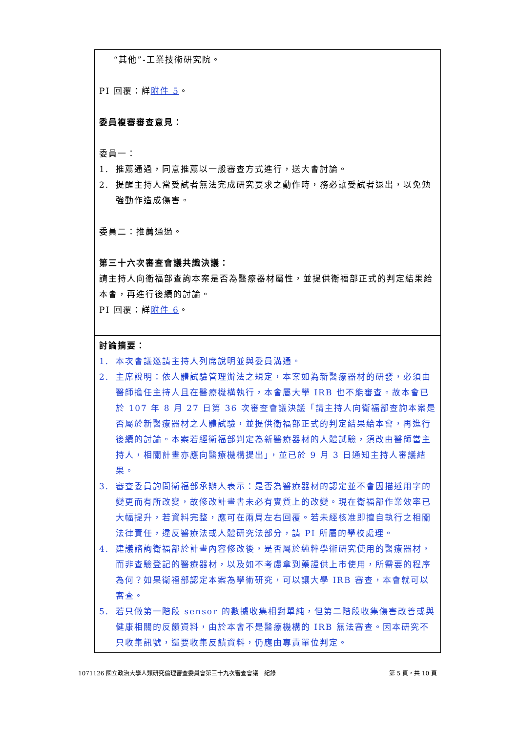| “其他”-工業技術研究院。 PI 回覆：詳 附件 5 。 委員複審審查意見： 委員一： 1. 推薦通過，同意推薦以一般審查方式進行，送大會討論。 2. 提醒主持人當受試者無法完成研究要求之動作時，務必讓受試者退出，以免勉強動作造成傷害。 委員二：推薦通過。 第三十六次審查會議共識決議： 請主持人向衛福部查詢本案是否為醫療器材屬性，並提供衛福部正式的判定結果給本會，再進行後續的討論。 PI 回覆：詳 附件 6 。 |
| 討論摘要： 1. 本次會議邀請主持人列席說明並與委員溝通。 2. 主席說明：依人體試驗管理辦法之規定，本案如為新醫療器材的研發，必須由醫師擔任主持人且在醫療機構執行，本會屬大學 IRB 也不能審查。故本會已於 107 年 8 月 27 日第 36 次審查會議決議「請主持人向衛福部查詢本案是否屬於新醫療器材之人體試驗，並提供衛福部正式的判定結果給本會，再進行後續的討論。本案若經衛福部判定為新醫療器材的人體試驗，須改由醫師當主持人，相關計畫亦應向醫療機構提出」，並已於 9 月 3 日通知主持人審議結果。 3. 審查委員詢問衛福部承辦人表示：是否為醫療器材的認定並不會因描述用字的變更而有所改變，故修改計畫書未必有實質上的改變。現在衛福部作業效率已大幅提升，若資料完整，應可在兩周左右回覆。若未經核准即擅自執行之相關法律責任，違反醫療法或人體研究法部分，請 PI 所屬的學校處理。 4. 建議諮詢衛福部於計畫內容修改後，是否屬於純粹學術研究使用的醫療器材，而非查驗登記的醫療器材，以及如不考慮拿到藥證供上市使用，所需要的程序為何？如果衛福部認定本案為學術研究，可以讓大學 IRB 審查，本會就可以審查。 5. 若只做第一階段 sensor 的數據收集相對單純，但第二階段收集傷害改善或與健康相關的反饋資料，由於本會不是醫療機構的 IRB 無法審查。因本研究不只收集訊號，還要收集反饋資料，仍應由專責單位判定。 |
1071126 國立政治大學人類研究倫理審查委員會第三十九次審查會議　紀錄 第 5 頁，共 10 頁